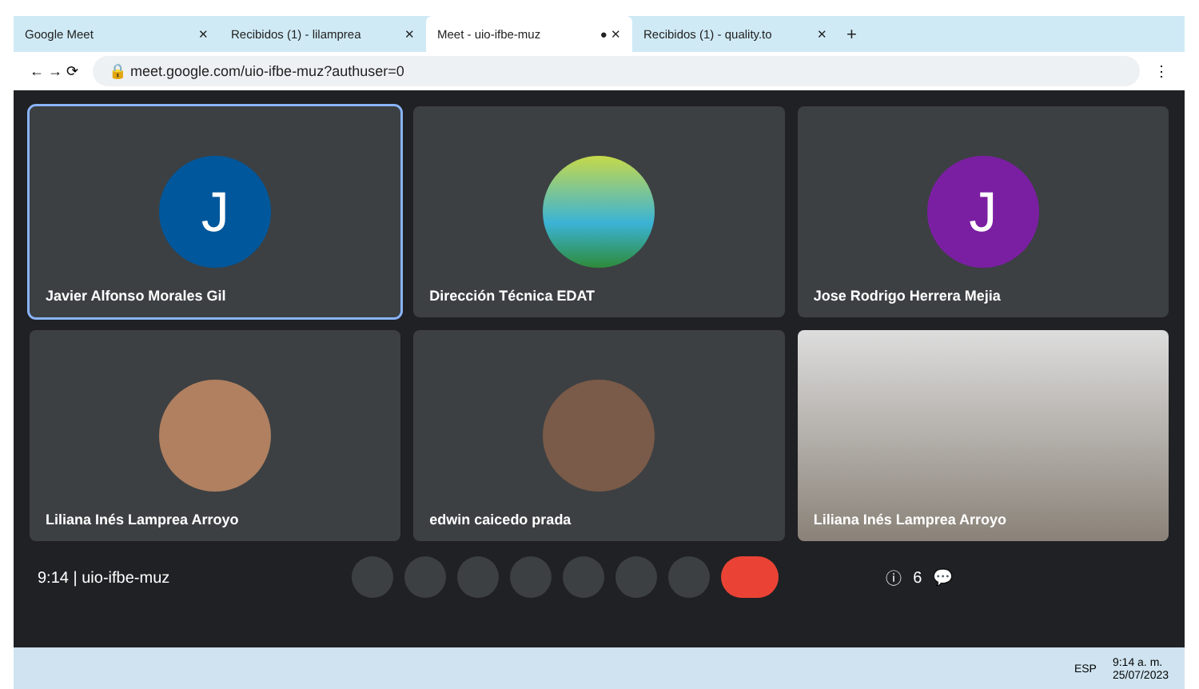Google Meet ✕
Recibidos (1) - lilamprea ✕
Meet - uio-ifbe-muz ● ✕
Recibidos (1) - quality.to ✕
+
← → ⟳
🔒 meet.google.com/uio-ifbe-muz?authuser=0
⋮
J
Javier Alfonso Morales Gil
Dirección Técnica EDAT
J
Jose Rodrigo Herrera Mejia
Liliana Inés Lamprea Arroyo
edwin caicedo prada
Liliana Inés Lamprea Arroyo
9:14 | uio-ifbe-muz ⓘ 6 💬
ESP 9:14 a. m.
25/07/2023